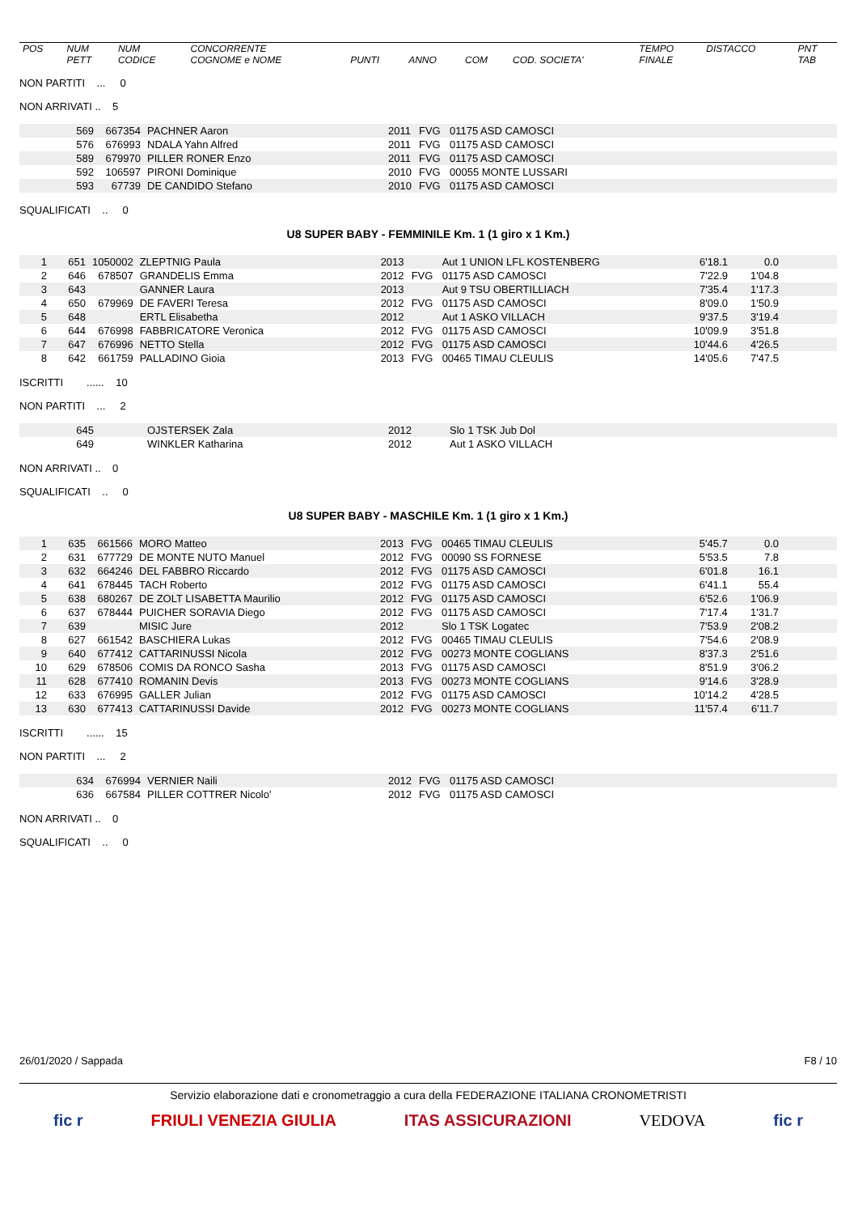| POS | NUM PETT | NUM CODICE | CONCORRENTE COGNOME e NOME | PUNTI | ANNO | COM | COD. SOCIETA' | TEMPO FINALE | DISTACCO | PNT TAB |
| --- | --- | --- | --- | --- | --- | --- | --- | --- | --- | --- |
NON PARTITI ... 0
NON ARRIVATI .. 5
| | 569 | 667354 | PACHNER Aaron | 2011 | FVG | 01175 ASD CAMOSCI |
| | 576 | 676993 | NDALA Yahn Alfred | 2011 | FVG | 01175 ASD CAMOSCI |
| | 589 | 679970 | PILLER RONER Enzo | 2011 | FVG | 01175 ASD CAMOSCI |
| | 592 | 106597 | PIRONI Dominique | 2010 | FVG | 00055 MONTE LUSSARI |
| | 593 | 67739 | DE CANDIDO Stefano | 2010 | FVG | 01175 ASD CAMOSCI |
SQUALIFICATI .. 0
U8 SUPER BABY - FEMMINILE Km. 1 (1 giro x 1 Km.)
| 1 | 651 | 1050002 | ZLEPTNIG Paula | 2013 | | Aut 1 UNION LFL KOSTENBERG | 6'18.1 | 0.0 | |
| 2 | 646 | 678507 | GRANDELIS Emma | 2012 | FVG | 01175 ASD CAMOSCI | 7'22.9 | 1'04.8 | |
| 3 | 643 | | GANNER Laura | 2013 | | Aut 9 TSU OBERTILLIACH | 7'35.4 | 1'17.3 | |
| 4 | 650 | 679969 | DE FAVERI Teresa | 2012 | FVG | 01175 ASD CAMOSCI | 8'09.0 | 1'50.9 | |
| 5 | 648 | | ERTL Elisabetha | 2012 | | Aut 1 ASKO VILLACH | 9'37.5 | 3'19.4 | |
| 6 | 644 | 676998 | FABBRICATORE Veronica | 2012 | FVG | 01175 ASD CAMOSCI | 10'09.9 | 3'51.8 | |
| 7 | 647 | 676996 | NETTO Stella | 2012 | FVG | 01175 ASD CAMOSCI | 10'44.6 | 4'26.5 | |
| 8 | 642 | 661759 | PALLADINO Gioia | 2013 | FVG | 00465 TIMAU CLEULIS | 14'05.6 | 7'47.5 | |
ISCRITTI ...... 10
NON PARTITI ... 2
| | 645 | | OJSTERSEK Zala | 2012 | | Slo 1 TSK Jub Dol |
| | 649 | | WINKLER Katharina | 2012 | | Aut 1 ASKO VILLACH |
NON ARRIVATI .. 0
SQUALIFICATI .. 0
U8 SUPER BABY - MASCHILE Km. 1 (1 giro x 1 Km.)
| 1 | 635 | 661566 | MORO Matteo | 2013 | FVG | 00465 TIMAU CLEULIS | 5'45.7 | 0.0 | |
| 2 | 631 | 677729 | DE MONTE NUTO Manuel | 2012 | FVG | 00090 SS FORNESE | 5'53.5 | 7.8 | |
| 3 | 632 | 664246 | DEL FABBRO Riccardo | 2012 | FVG | 01175 ASD CAMOSCI | 6'01.8 | 16.1 | |
| 4 | 641 | 678445 | TACH Roberto | 2012 | FVG | 01175 ASD CAMOSCI | 6'41.1 | 55.4 | |
| 5 | 638 | 680267 | DE ZOLT LISABETTA Maurilio | 2012 | FVG | 01175 ASD CAMOSCI | 6'52.6 | 1'06.9 | |
| 6 | 637 | 678444 | PUICHER SORAVIA Diego | 2012 | FVG | 01175 ASD CAMOSCI | 7'17.4 | 1'31.7 | |
| 7 | 639 | | MISIC Jure | 2012 | | Slo 1 TSK Logatec | 7'53.9 | 2'08.2 | |
| 8 | 627 | 661542 | BASCHIERA Lukas | 2012 | FVG | 00465 TIMAU CLEULIS | 7'54.6 | 2'08.9 | |
| 9 | 640 | 677412 | CATTARINUSSI Nicola | 2012 | FVG | 00273 MONTE COGLIANS | 8'37.3 | 2'51.6 | |
| 10 | 629 | 678506 | COMIS DA RONCO Sasha | 2013 | FVG | 01175 ASD CAMOSCI | 8'51.9 | 3'06.2 | |
| 11 | 628 | 677410 | ROMANIN Devis | 2013 | FVG | 00273 MONTE COGLIANS | 9'14.6 | 3'28.9 | |
| 12 | 633 | 676995 | GALLER Julian | 2012 | FVG | 01175 ASD CAMOSCI | 10'14.2 | 4'28.5 | |
| 13 | 630 | 677413 | CATTARINUSSI Davide | 2012 | FVG | 00273 MONTE COGLIANS | 11'57.4 | 6'11.7 | |
ISCRITTI ...... 15
NON PARTITI ... 2
| | 634 | 676994 | VERNIER Naili | 2012 | FVG | 01175 ASD CAMOSCI |
| | 636 | 667584 | PILLER COTTRER Nicolo' | 2012 | FVG | 01175 ASD CAMOSCI |
NON ARRIVATI .. 0
SQUALIFICATI .. 0
26/01/2020 / Sappada F8 / 10
Servizio elaborazione dati e cronometraggio a cura della FEDERAZIONE ITALIANA CRONOMETRISTI
fic r FRIULI VENEZIA GIULIA ITAS ASSICURAZIONI VEDOVA fic r